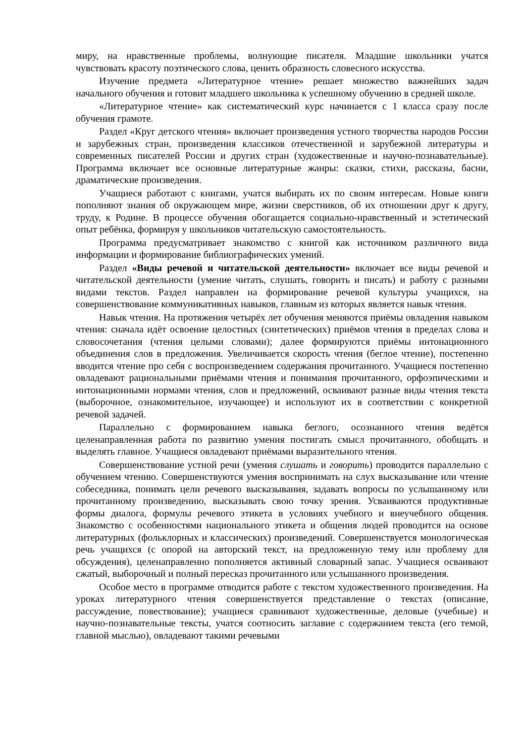миру, на нравственные проблемы, волнующие писателя. Младшие школьники учатся чувствовать красоту поэтического слова, ценить образность словесного искусства.
Изучение предмета «Литературное чтение» решает множество важнейших задач начального обучения и готовит младшего школьника к успешному обучению в средней школе.
«Литературное чтение» как систематический курс начинается с 1 класса сразу после обучения грамоте.
Раздел «Круг детского чтения» включает произведения устного творчества народов России и зарубежных стран, произведения классиков отечественной и зарубежной литературы и современных писателей России и других стран (художественные и научно-познавательные). Программа включает все основные литературные жанры: сказки, стихи, рассказы, басни, драматические произведения.
Учащиеся работают с книгами, учатся выбирать их по своим интересам. Новые книги пополняют знания об окружающем мире, жизни сверстников, об их отношении друг к другу, труду, к Родине. В процессе обучения обогащается социально-нравственный и эстетический опыт ребёнка, формируя у школьников читательскую самостоятельность.
Программа предусматривает знакомство с книгой как источником различного вида информации и формирование библиографических умений.
Раздел «Виды речевой и читательской деятельности» включает все виды речевой и читательской деятельности (умение читать, слушать, говорить и писать) и работу с разными видами текстов. Раздел направлен на формирование речевой культуры учащихся, на совершенствование коммуникативных навыков, главным из которых является навык чтения.
Навык чтения. На протяжения четырёх лет обучения меняются приёмы овладения навыком чтения: сначала идёт освоение целостных (синтетических) приёмов чтения в пределах слова и словосочетания (чтения целыми словами); далее формируются приёмы интонационного объединения слов в предложения. Увеличивается скорость чтения (беглое чтение), постепенно вводится чтение про себя с воспроизведением содержания прочитанного. Учащиеся постепенно овладевают рациональными приёмами чтения и понимания прочитанного, орфоэпическими и интонационными нормами чтения, слов и предложений, осваивают разные виды чтения текста (выборочное, ознакомительное, изучающее) и используют их в соответствии с конкретной речевой задачей.
Параллельно с формированием навыка беглого, осознанного чтения ведётся целенаправленная работа по развитию умения постигать смысл прочитанного, обобщать и выделять главное. Учащиеся овладевают приёмами выразительного чтения.
Совершенствование устной речи (умения слушать и говорить) проводится параллельно с обучением чтению. Совершенствуются умения воспринимать на слух высказывание или чтение собеседника, понимать цели речевого высказывания, задавать вопросы по услышанному или прочитанному произведению, высказывать свою точку зрения. Усваиваются продуктивные формы диалога, формулы речевого этикета в условиях учебного и внеучебного общения. Знакомство с особенностями национального этикета и общения людей проводится на основе литературных (фольклорных и классических) произведений. Совершенствуется монологическая речь учащихся (с опорой на авторский текст, на предложенную тему или проблему для обсуждения), целенаправленно пополняется активный словарный запас. Учащиеся осваивают сжатый, выборочный и полный пересказ прочитанного или услышанного произведения.
Особое место в программе отводится работе с текстом художественного произведения. На уроках литературного чтения совершенствуется представление о текстах (описание, рассуждение, повествование); учащиеся сравнивают художественные, деловые (учебные) и научно-познавательные тексты, учатся соотносить заглавие с содержанием текста (его темой, главной мыслью), овладевают такими речевыми